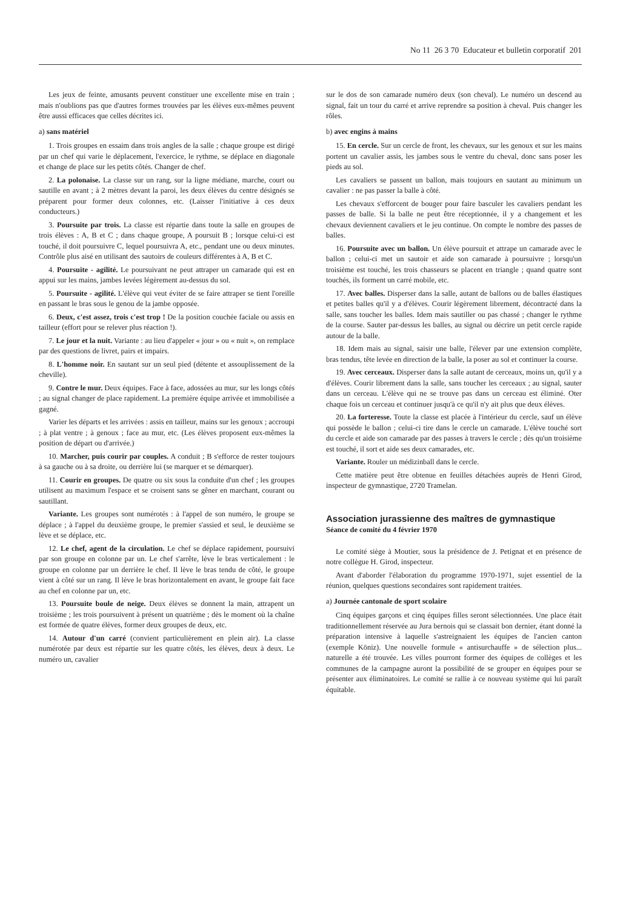No 11 26 3 70 Educateur et bulletin corporatif 201
Les jeux de feinte, amusants peuvent constituer une excellente mise en train ; mais n'oublions pas que d'autres formes trouvées par les élèves eux-mêmes peuvent être aussi efficaces que celles décrites ici.
a) sans matériel
1. Trois groupes en essaim dans trois angles de la salle ; chaque groupe est dirigé par un chef qui varie le déplacement, l'exercice, le rythme, se déplace en diagonale et change de place sur les petits côtés. Changer de chef.
2. La polonaise. La classe sur un rang, sur la ligne médiane, marche, court ou sautille en avant ; à 2 mètres devant la paroi, les deux élèves du centre désignés se préparent pour former deux colonnes, etc. (Laisser l'initiative à ces deux conducteurs.)
3. Poursuite par trois. La classe est répartie dans toute la salle en groupes de trois élèves : A, B et C ; dans chaque groupe, A poursuit B ; lorsque celui-ci est touché, il doit poursuivre C, lequel poursuivra A, etc., pendant une ou deux minutes. Contrôle plus aisé en utilisant des sautoirs de couleurs différentes à A, B et C.
4. Poursuite - agilité. Le poursuivant ne peut attraper un camarade qui est en appui sur les mains, jambes levées légèrement au-dessus du sol.
5. Poursuite - agilité. L'élève qui veut éviter de se faire attraper se tient l'oreille en passant le bras sous le genou de la jambe opposée.
6. Deux, c'est assez, trois c'est trop ! De la position couchée faciale ou assis en tailleur (effort pour se relever plus réaction !).
7. Le jour et la nuit. Variante : au lieu d'appeler « jour » ou « nuit », on remplace par des questions de livret, pairs et impairs.
8. L'homme noir. En sautant sur un seul pied (détente et assouplissement de la cheville).
9. Contre le mur. Deux équipes. Face à face, adossées au mur, sur les longs côtés ; au signal changer de place rapidement. La première équipe arrivée et immobilisée a gagné.
Varier les départs et les arrivées : assis en tailleur, mains sur les genoux ; accroupi ; à plat ventre ; à genoux ; face au mur, etc. (Les élèves proposent eux-mêmes la position de départ ou d'arrivée.)
10. Marcher, puis courir par couples. A conduit ; B s'efforce de rester toujours à sa gauche ou à sa droite, ou derrière lui (se marquer et se démarquer).
11. Courir en groupes. De quatre ou six sous la conduite d'un chef ; les groupes utilisent au maximum l'espace et se croisent sans se gêner en marchant, courant ou sautillant.
Variante. Les groupes sont numérotés : à l'appel de son numéro, le groupe se déplace ; à l'appel du deuxième groupe, le premier s'assied et seul, le deuxième se lève et se déplace, etc.
12. Le chef, agent de la circulation. Le chef se déplace rapidement, poursuivi par son groupe en colonne par un. Le chef s'arrête, lève le bras verticalement : le groupe en colonne par un derrière le chef. Il lève le bras tendu de côté, le groupe vient à côté sur un rang. Il lève le bras horizontalement en avant, le groupe fait face au chef en colonne par un, etc.
13. Poursuite boule de neige. Deux élèves se donnent la main, attrapent un troisième ; les trois poursuivent à présent un quatrième ; dès le moment où la chaîne est formée de quatre élèves, former deux groupes de deux, etc.
14. Autour d'un carré (convient particulièrement en plein air). La classe numérotée par deux est répartie sur les quatre côtés, les élèves, deux à deux. Le numéro un, cavalier
sur le dos de son camarade numéro deux (son cheval). Le numéro un descend au signal, fait un tour du carré et arrive reprendre sa position à cheval. Puis changer les rôles.
b) avec engins à mains
15. En cercle. Sur un cercle de front, les chevaux, sur les genoux et sur les mains portent un cavalier assis, les jambes sous le ventre du cheval, donc sans poser les pieds au sol.
Les cavaliers se passent un ballon, mais toujours en sautant au minimum un cavalier : ne pas passer la balle à côté.
Les chevaux s'efforcent de bouger pour faire basculer les cavaliers pendant les passes de balle. Si la balle ne peut être réceptionnée, il y a changement et les chevaux deviennent cavaliers et le jeu continue. On compte le nombre des passes de balles.
16. Poursuite avec un ballon. Un élève poursuit et attrape un camarade avec le ballon ; celui-ci met un sautoir et aide son camarade à poursuivre ; lorsqu'un troisième est touché, les trois chasseurs se placent en triangle ; quand quatre sont touchés, ils forment un carré mobile, etc.
17. Avec balles. Disperser dans la salle, autant de ballons ou de balles élastiques et petites balles qu'il y a d'élèves. Courir légèrement librement, décontracté dans la salle, sans toucher les balles. Idem mais sautiller ou pas chassé ; changer le rythme de la course. Sauter par-dessus les balles, au signal ou décrire un petit cercle rapide autour de la balle.
18. Idem mais au signal, saisir une balle, l'élever par une extension complète, bras tendus, tête levée en direction de la balle, la poser au sol et continuer la course.
19. Avec cerceaux. Disperser dans la salle autant de cerceaux, moins un, qu'il y a d'élèves. Courir librement dans la salle, sans toucher les cerceaux ; au signal, sauter dans un cerceau. L'élève qui ne se trouve pas dans un cerceau est éliminé. Oter chaque fois un cerceau et continuer jusqu'à ce qu'il n'y ait plus que deux élèves.
20. La forteresse. Toute la classe est placée à l'intérieur du cercle, sauf un élève qui possède le ballon ; celui-ci tire dans le cercle un camarade. L'élève touché sort du cercle et aide son camarade par des passes à travers le cercle ; dès qu'un troisième est touché, il sort et aide ses deux camarades, etc.
Variante. Rouler un médizinball dans le cercle.
Cette matière peut être obtenue en feuilles détachées auprès de Henri Girod, inspecteur de gymnastique, 2720 Tramelan.
Association jurassienne des maîtres de gymnastique
Séance de comité du 4 février 1970
Le comité siège à Moutier, sous la présidence de J. Petignat et en présence de notre collègue H. Girod, inspecteur.
Avant d'aborder l'élaboration du programme 1970-1971, sujet essentiel de la réunion, quelques questions secondaires sont rapidement traitées.
a) Journée cantonale de sport scolaire
Cinq équipes garçons et cinq équipes filles seront sélectionnées. Une place était traditionnellement réservée au Jura bernois qui se classait bon dernier, étant donné la préparation intensive à laquelle s'astreignaient les équipes de l'ancien canton (exemple Köniz). Une nouvelle formule « antisurchauffe » de sélection plus... naturelle a été trouvée. Les villes pourront former des équipes de collèges et les communes de la campagne auront la possibilité de se grouper en équipes pour se présenter aux éliminatoires. Le comité se rallie à ce nouveau système qui lui paraît équitable.